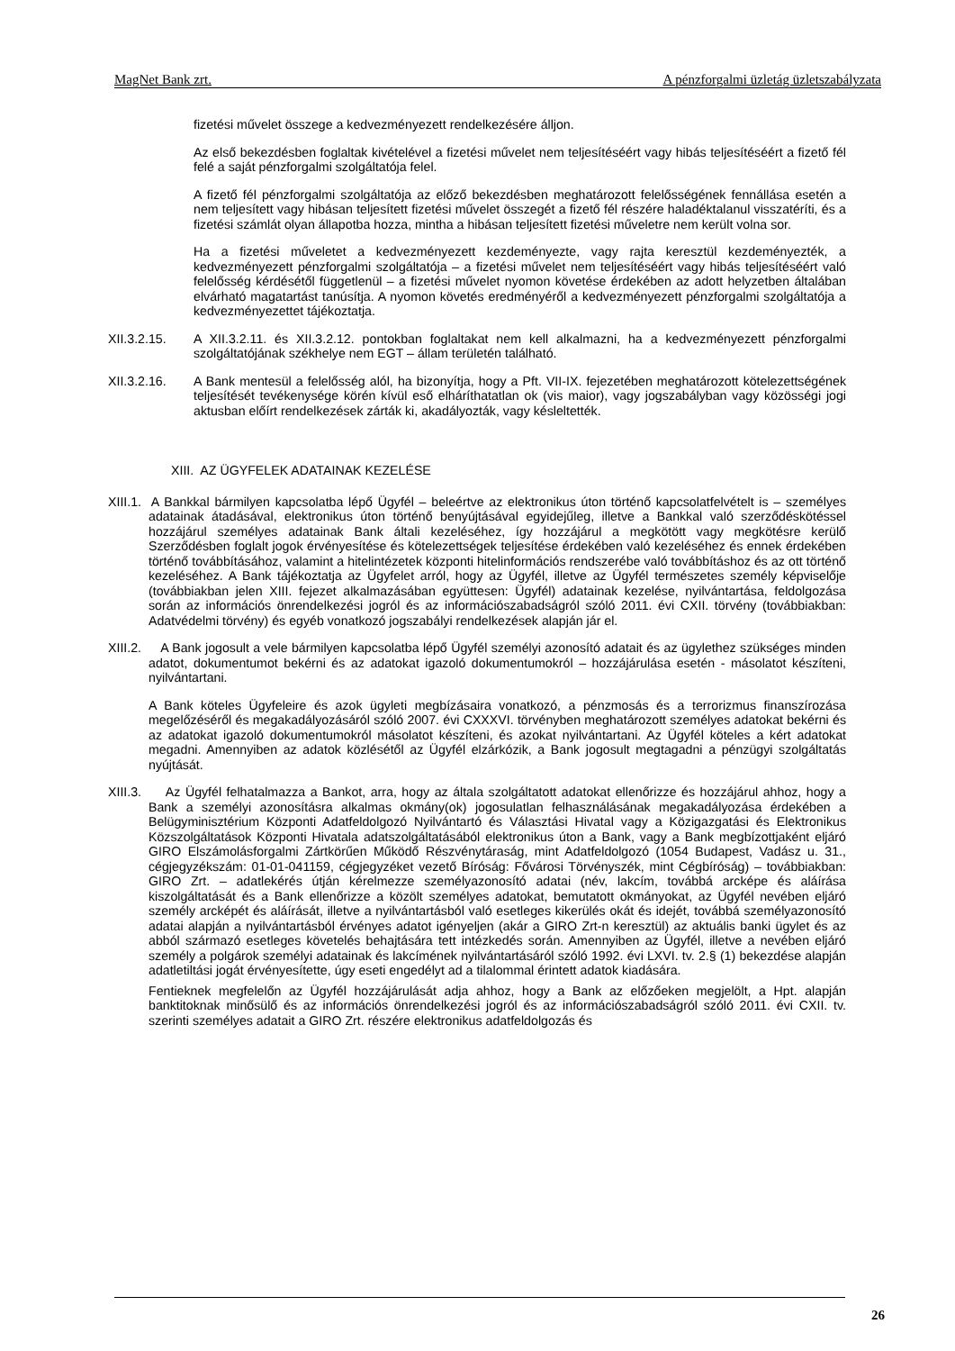MagNet Bank zrt. A pénzforgalmi üzletág üzletszabályzata
fizetési művelet összege a kedvezményezett rendelkezésére álljon.
Az első bekezdésben foglaltak kivételével a fizetési művelet nem teljesítéséért vagy hibás teljesítéséért a fizető fél felé a saját pénzforgalmi szolgáltatója felel.
A fizető fél pénzforgalmi szolgáltatója az előző bekezdésben meghatározott felelősségének fennállása esetén a nem teljesített vagy hibásan teljesített fizetési művelet összegét a fizető fél részére haladéktalanul visszatéríti, és a fizetési számlát olyan állapotba hozza, mintha a hibásan teljesített fizetési műveletre nem került volna sor.
Ha a fizetési műveletet a kedvezményezett kezdeményezte, vagy rajta keresztül kezdeményezték, a kedvezményezett pénzforgalmi szolgáltatója – a fizetési művelet nem teljesítéséért vagy hibás teljesítéséért való felelősség kérdésétől függetlenül – a fizetési művelet nyomon követése érdekében az adott helyzetben általában elvárható magatartást tanúsítja. A nyomon követés eredményéről a kedvezményezett pénzforgalmi szolgáltatója a kedvezményezettet tájékoztatja.
XII.3.2.15. A XII.3.2.11. és XII.3.2.12. pontokban foglaltakat nem kell alkalmazni, ha a kedvezményezett pénzforgalmi szolgáltatójának székhelye nem EGT – állam területén található.
XII.3.2.16. A Bank mentesül a felelősség alól, ha bizonyítja, hogy a Pft. VII-IX. fejezetében meghatározott kötelezettségének teljesítését tevékenysége körén kívül eső elháríthatatlan ok (vis maior), vagy jogszabályban vagy közösségi jogi aktusban előírt rendelkezések zárták ki, akadályozták, vagy késleltették.
XIII. AZ ÜGYFELEK ADATAINAK KEZELÉSE
XIII.1. A Bankkal bármilyen kapcsolatba lépő Ügyfél – beleértve az elektronikus úton történő kapcsolatfelvételt is – személyes adatainak átadásával, elektronikus úton történő benyújtásával egyidejűleg, illetve a Bankkal való szerződéskötéssel hozzájárul személyes adatainak Bank általi kezeléséhez, így hozzájárul a megkötött vagy megkötésre kerülő Szerződésben foglalt jogok érvényesítése és kötelezettségek teljesítése érdekében való kezeléséhez és ennek érdekében történő továbbításához, valamint a hitelintézetek központi hitelinformációs rendszerébe való továbbításhoz és az ott történő kezeléséhez. A Bank tájékoztatja az Ügyfelet arról, hogy az Ügyfél, illetve az Ügyfél természetes személy képviselője (továbbiakban jelen XIII. fejezet alkalmazásában együttesen: Ügyfél) adatainak kezelése, nyilvántartása, feldolgozása során az információs önrendelkezési jogról és az információszabadságról szóló 2011. évi CXII. törvény (továbbiakban: Adatvédelmi törvény) és egyéb vonatkozó jogszabályi rendelkezések alapján jár el.
XIII.2. A Bank jogosult a vele bármilyen kapcsolatba lépő Ügyfél személyi azonosító adatait és az ügylethez szükséges minden adatot, dokumentumot bekérni és az adatokat igazoló dokumentumokról – hozzájárulása esetén - másolatot készíteni, nyilvántartani.
A Bank köteles Ügyfeleire és azok ügyleti megbízásaira vonatkozó, a pénzmosás és a terrorizmus finanszírozása megelőzéséről és megakadályozásáról szóló 2007. évi CXXXVI. törvényben meghatározott személyes adatokat bekérni és az adatokat igazoló dokumentumokról másolatot készíteni, és azokat nyilvántartani. Az Ügyfél köteles a kért adatokat megadni. Amennyiben az adatok közlésétől az Ügyfél elzárkózik, a Bank jogosult megtagadni a pénzügyi szolgáltatás nyújtását.
XIII.3. Az Ügyfél felhatalmazza a Bankot, arra, hogy az általa szolgáltatott adatokat ellenőrizze és hozzájárul ahhoz, hogy a Bank a személyi azonosításra alkalmas okmány(ok) jogosulatlan felhasználásának megakadályozása érdekében a Belügyminisztérium Központi Adatfeldolgozó Nyilvántartó és Választási Hivatal vagy a Közigazgatási és Elektronikus Közszolgáltatások Központi Hivatala adatszolgáltatásából elektronikus úton a Bank, vagy a Bank megbízottjaként eljáró GIRO Elszámolásforgalmi Zártkörűen Működő Részvénytáraság, mint Adatfeldolgozó (1054 Budapest, Vadász u. 31., cégjegyzékszám: 01-01-041159, cégjegyzéket vezető Bíróság: Fővárosi Törvényszék, mint Cégbíróság) – továbbiakban: GIRO Zrt. – adatlekérés útján kérelmezze személyazonosító adatai (név, lakcím, továbbá arcképe és aláírása kiszolgáltatását és a Bank ellenőrizze a közölt személyes adatokat, bemutatott okmányokat, az Ügyfél nevében eljáró személy arcképét és aláírását, illetve a nyilvántartásból való esetleges kikerülés okát és idejét, továbbá személyazonosító adatai alapján a nyilvántartásból érvényes adatot igényeljen (akár a GIRO Zrt-n keresztül) az aktuális banki ügylet és az abból származó esetleges követelés behajtására tett intézkedés során. Amennyiben az Ügyfél, illetve a nevében eljáró személy a polgárok személyi adatainak és lakcímének nyilvántartásáról szóló 1992. évi LXVI. tv. 2.§ (1) bekezdése alapján adatletiltási jogát érvényesítette, úgy eseti engedélyt ad a tilalommal érintett adatok kiadására.
Fentieknek megfelelőn az Ügyfél hozzájárulását adja ahhoz, hogy a Bank az előzőeken megjelölt, a Hpt. alapján banktitoknak minősülő és az információs önrendelkezési jogról és az információszabadságról szóló 2011. évi CXII. tv. szerinti személyes adatait a GIRO Zrt. részére elektronikus adatfeldolgozás és
26